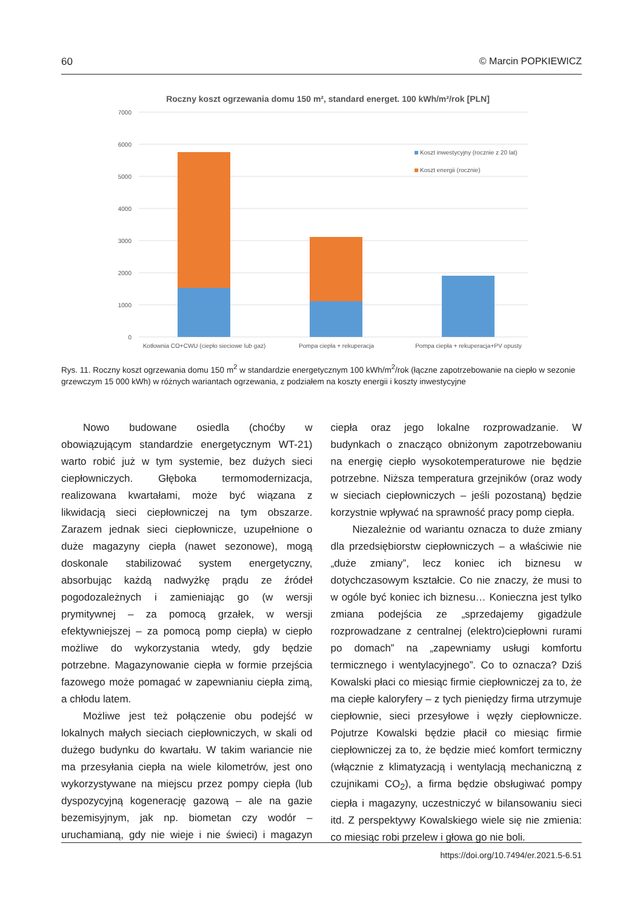60 © Marcin POPKIEWICZ
Roczny koszt ogrzewania domu 150 m², standard energet. 100 kWh/m²/rok [PLN]
7000
6000
5000
4000
3000
2000
1000
0
Koszt inwestycyjny (rocznie z 20 lat)
Koszt energii (rocznie)
Kotłownia CO+CWU (ciepło sieciowe lub gaz)
Pompa ciepła + rekuperacja
Pompa ciepła + rekuperacja+PV opusty
Rys. 11. Roczny koszt ogrzewania domu 150 m<sup>2</sup> w standardzie energetycznym 100 kWh/m<sup>2</sup>/rok (łączne zapotrzebowanie na ciepło w sezonie grzewczym 15 000 kWh) w różnych wariantach ogrzewania, z podziałem na koszty energii i koszty inwestycyjne
Nowo budowane osiedla (choćby w obowiązującym standardzie energetycznym WT-21) warto robić już w tym systemie, bez dużych sieci ciepłowniczych. Głęboka termomodernizacja, realizowana kwartałami, może być wiązana z likwidacją sieci ciepłowniczej na tym obszarze. Zarazem jednak sieci ciepłownicze, uzupełnione o duże magazyny ciepła (nawet sezonowe), mogą doskonale stabilizować system energetyczny, absorbując każdą nadwyżkę prądu ze źródeł pogodozależnych i zamieniając go (w wersji prymitywnej – za pomocą grzałek, w wersji efektywniejszej – za pomocą pomp ciepła) w ciepło możliwe do wykorzystania wtedy, gdy będzie potrzebne. Magazynowanie ciepła w formie przejścia fazowego może pomagać w zapewnianiu ciepła zimą, a chłodu latem.
Możliwe jest też połączenie obu podejść w lokalnych małych sieciach ciepłowniczych, w skali od dużego budynku do kwartału. W takim wariancie nie ma przesyłania ciepła na wiele kilometrów, jest ono wykorzystywane na miejscu przez pompy ciepła (lub dyspozycyjną kogenerację gazową – ale na gazie bezemisyjnym, jak np. biometan czy wodór – uruchamianą, gdy nie wieje i nie świeci) i magazyn ciepła oraz jego lokalne rozprowadzanie. W budynkach o znacząco obniżonym zapotrzebowaniu na energię ciepło wysokotemperaturowe nie będzie potrzebne. Niższa temperatura grzejników (oraz wody w sieciach ciepłowniczych – jeśli pozostaną) będzie korzystnie wpływać na sprawność pracy pomp ciepła.
Niezależnie od wariantu oznacza to duże zmiany dla przedsiębiorstw ciepłowniczych – a właściwie nie „duże zmiany”, lecz koniec ich biznesu w dotychczasowym kształcie. Co nie znaczy, że musi to w ogóle być koniec ich biznesu… Konieczna jest tylko zmiana podejścia ze „sprzedajemy gigadżule rozprowadzane z centralnej (elektro)ciepłowni rurami po domach” na „zapewniamy usługi komfortu termicznego i wentylacyjnego”. Co to oznacza? Dziś Kowalski płaci co miesiąc firmie ciepłowniczej za to, że ma ciepłe kaloryfery – z tych pieniędzy firma utrzymuje ciepłownie, sieci przesyłowe i węzły ciepłownicze. Pojutrze Kowalski będzie płacił co miesiąc firmie ciepłowniczej za to, że będzie mieć komfort termiczny (włącznie z klimatyzacją i wentylacją mechaniczną z czujnikami CO<sub>2</sub>), a firma będzie obsługiwać pompy ciepła i magazyny, uczestniczyć w bilansowaniu sieci itd. Z perspektywy Kowalskiego wiele się nie zmienia: co miesiąc robi przelew i głowa go nie boli.
https://doi.org/10.7494/er.2021.5-6.51